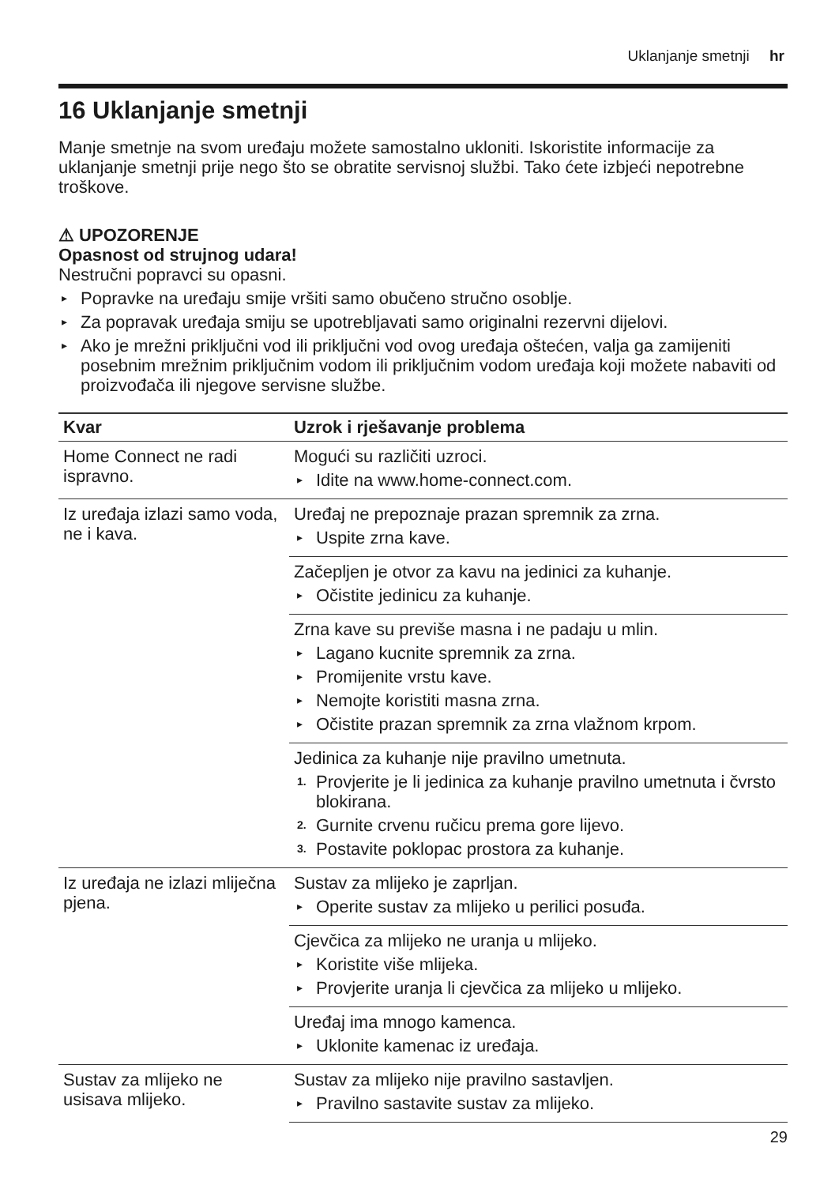Uklanjanje smetnji hr
16 Uklanjanje smetnji
Manje smetnje na svom uređaju možete samostalno ukloniti. Iskoristite informacije za uklanjanje smetnji prije nego što se obratite servisnoj službi. Tako ćete izbjeći nepotrebne troškove.
⚠ UPOZORENJE
Opasnost od strujnog udara!
Nestručni popravci su opasni.
▸ Popravke na uređaju smije vršiti samo obučeno stručno osoblje.
▸ Za popravak uređaja smiju se upotrebljavati samo originalni rezervni dijelovi.
▸ Ako je mrežni priključni vod ili priključni vod ovog uređaja oštećen, valja ga zamijeniti posebnim mrežnim priključnim vodom ili priključnim vodom uređaja koji možete nabaviti od proizvođača ili njegove servisne službe.
| Kvar | Uzrok i rješavanje problema |
| --- | --- |
| Home Connect ne radi ispravno. | Mogući su različiti uzroci. ▸ Idite na www.home-connect.com. |
| Iz uređaja izlazi samo voda, ne i kava. | Uređaj ne prepoznaje prazan spremnik za zrna. ▸ Uspite zrna kave. |
| | Začepljen je otvor za kavu na jedinici za kuhanje. ▸ Očistite jedinicu za kuhanje. |
| | Zrna kave su previše masna i ne padaju u mlin. ▸ Lagano kucnite spremnik za zrna. ▸ Promijenite vrstu kave. ▸ Nemojte koristiti masna zrna. ▸ Očistite prazan spremnik za zrna vlažnom krpom. |
| | Jedinica za kuhanje nije pravilno umetnuta. 1. Provjerite je li jedinica za kuhanje pravilno umetnuta i čvrsto blokirana. 2. Gurnite crvenu ručicu prema gore lijevo. 3. Postavite poklopac prostora za kuhanje. |
| Iz uređaja ne izlazi mliječna pjena. | Sustav za mlijeko je zaprljan. ▸ Operite sustav za mlijeko u perilici posuđa. |
| | Cjevčica za mlijeko ne uranja u mlijeko. ▸ Koristite više mlijeka. ▸ Provjerite uranja li cjevčica za mlijeko u mlijeko. |
| | Uređaj ima mnogo kamenca. ▸ Uklonite kamenac iz uređaja. |
| Sustav za mlijeko ne usisava mlijeko. | Sustav za mlijeko nije pravilno sastavljen. ▸ Pravilno sastavite sustav za mlijeko. |
29